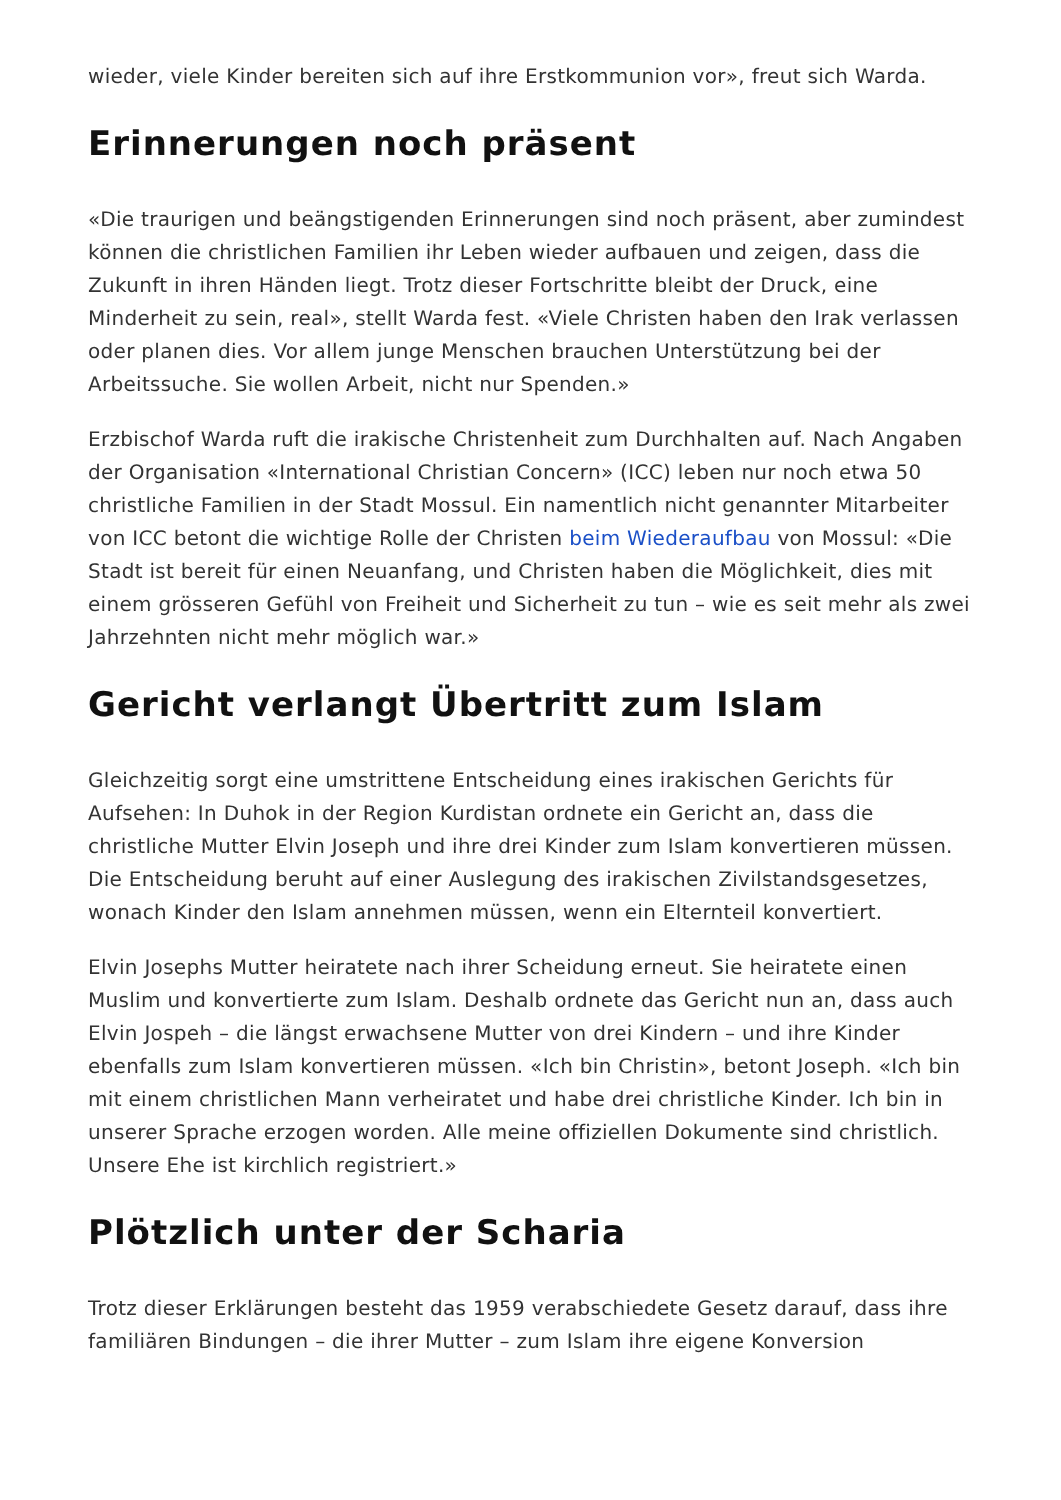wieder, viele Kinder bereiten sich auf ihre Erstkommunion vor», freut sich Warda.
Erinnerungen noch präsent
«Die traurigen und beängstigenden Erinnerungen sind noch präsent, aber zumindest können die christlichen Familien ihr Leben wieder aufbauen und zeigen, dass die Zukunft in ihren Händen liegt. Trotz dieser Fortschritte bleibt der Druck, eine Minderheit zu sein, real», stellt Warda fest. «Viele Christen haben den Irak verlassen oder planen dies. Vor allem junge Menschen brauchen Unterstützung bei der Arbeitssuche. Sie wollen Arbeit, nicht nur Spenden.»
Erzbischof Warda ruft die irakische Christenheit zum Durchhalten auf. Nach Angaben der Organisation «International Christian Concern» (ICC) leben nur noch etwa 50 christliche Familien in der Stadt Mossul. Ein namentlich nicht genannter Mitarbeiter von ICC betont die wichtige Rolle der Christen beim Wiederaufbau von Mossul: «Die Stadt ist bereit für einen Neuanfang, und Christen haben die Möglichkeit, dies mit einem grösseren Gefühl von Freiheit und Sicherheit zu tun – wie es seit mehr als zwei Jahrzehnten nicht mehr möglich war.»
Gericht verlangt Übertritt zum Islam
Gleichzeitig sorgt eine umstrittene Entscheidung eines irakischen Gerichts für Aufsehen: In Duhok in der Region Kurdistan ordnete ein Gericht an, dass die christliche Mutter Elvin Joseph und ihre drei Kinder zum Islam konvertieren müssen. Die Entscheidung beruht auf einer Auslegung des irakischen Zivilstandsgesetzes, wonach Kinder den Islam annehmen müssen, wenn ein Elternteil konvertiert.
Elvin Josephs Mutter heiratete nach ihrer Scheidung erneut. Sie heiratete einen Muslim und konvertierte zum Islam. Deshalb ordnete das Gericht nun an, dass auch Elvin Jospeh – die längst erwachsene Mutter von drei Kindern – und ihre Kinder ebenfalls zum Islam konvertieren müssen. «Ich bin Christin», betont Joseph. «Ich bin mit einem christlichen Mann verheiratet und habe drei christliche Kinder. Ich bin in unserer Sprache erzogen worden. Alle meine offiziellen Dokumente sind christlich. Unsere Ehe ist kirchlich registriert.»
Plötzlich unter der Scharia
Trotz dieser Erklärungen besteht das 1959 verabschiedete Gesetz darauf, dass ihre familiären Bindungen – die ihrer Mutter – zum Islam ihre eigene Konversion